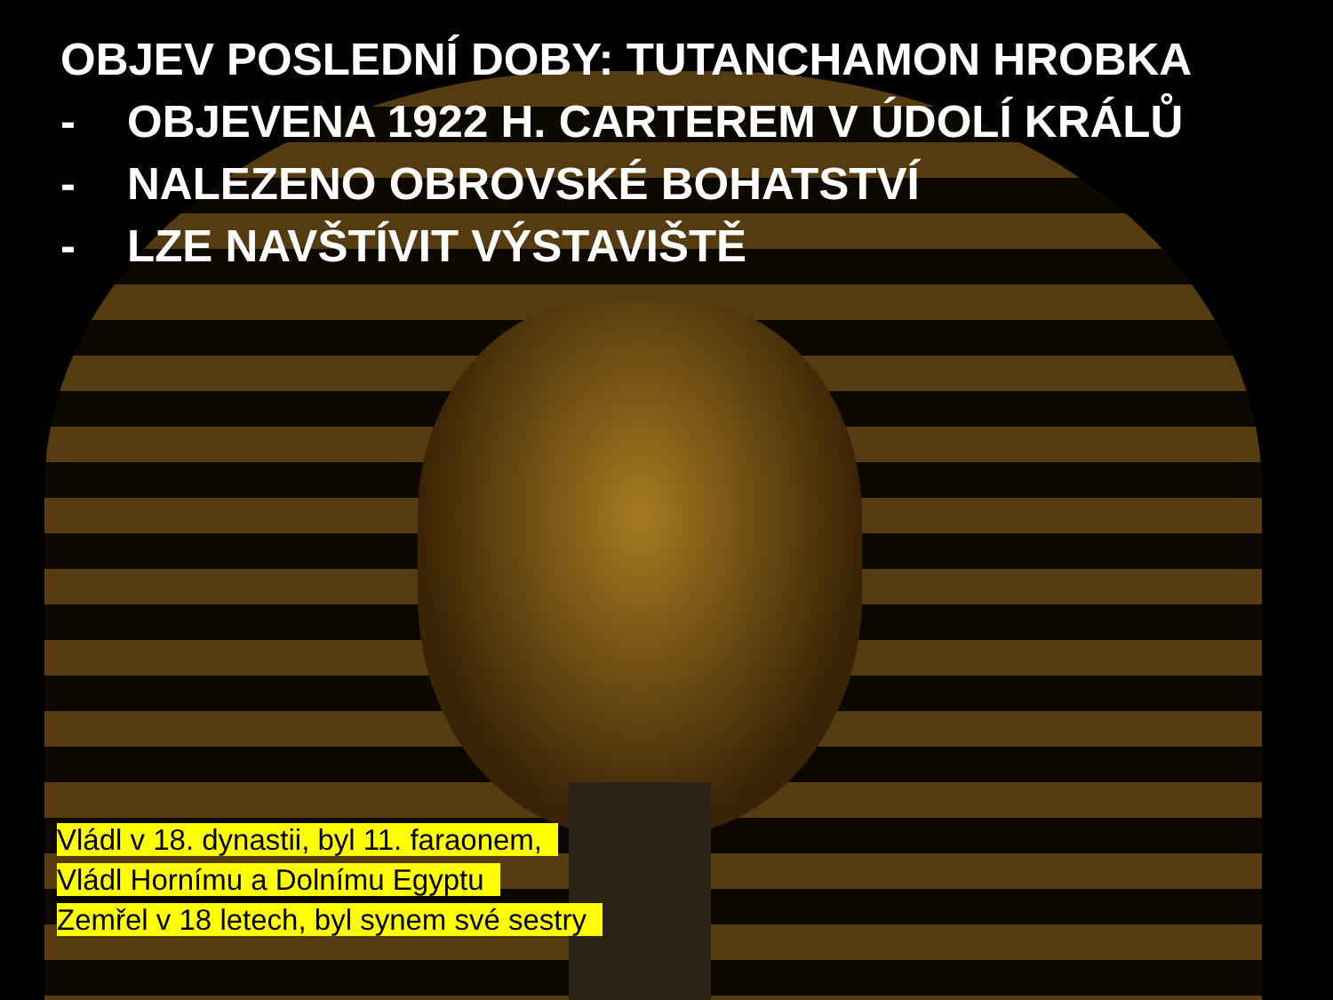OBJEV POSLEDNÍ DOBY: TUTANCHAMON HROBKA
- OBJEVENA 1922 H. CARTEREM V ÚDOLÍ KRÁLŮ
- NALEZENO OBROVSKÉ BOHATSTVÍ
- LZE NAVŠTÍVIT VÝSTAVIŠTĚ
Vládl v 18. dynastii, byl 11. faraonem,
Vládl Hornímu a Dolnímu Egyptu
Zemřel v 18 letech, byl synem své sestry